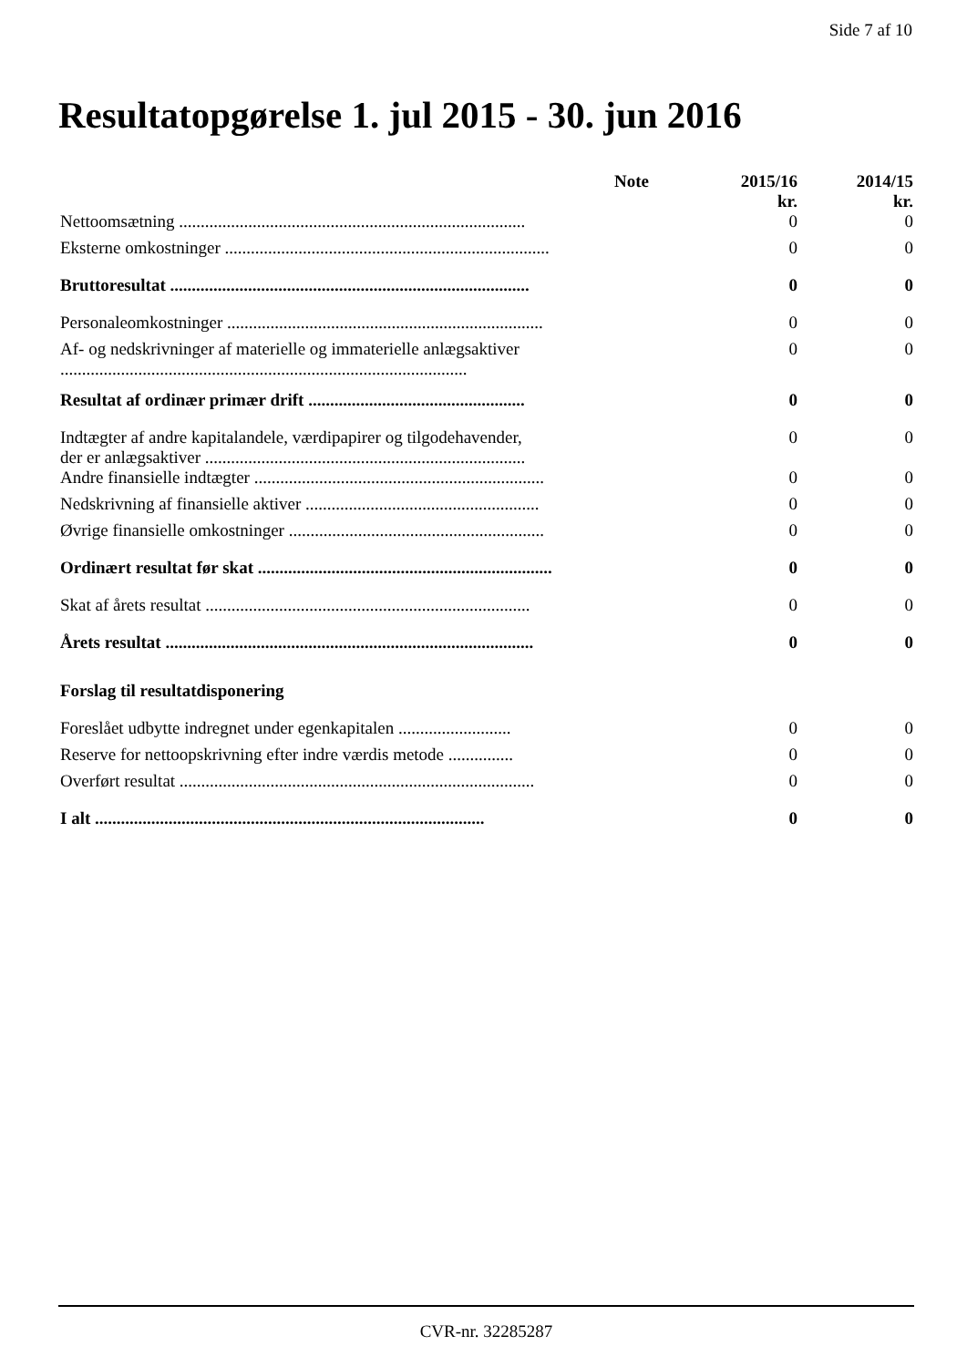Side 7 af 10
Resultatopgørelse 1. jul 2015 - 30. jun 2016
| | Note | 2015/16 kr. | 2014/15 kr. |
| --- | --- | --- | --- |
| Nettoomsætning ................................................................................ | | 0 | 0 |
| Eksterne omkostninger ........................................................................... | | 0 | 0 |
| Bruttoresultat ................................................................................... | | 0 | 0 |
| Personaleomkostninger ......................................................................... | | 0 | 0 |
| Af- og nedskrivninger af materielle og immaterielle anlægsaktiver .............................................................................................. | | 0 | 0 |
| Resultat af ordinær primær drift .................................................. | | 0 | 0 |
| Indtægter af andre kapitalandele, værdipapirer og tilgodehavender, der er anlægsaktiver .......................................................................... | | 0 | 0 |
| Andre finansielle indtægter ................................................................... | | 0 | 0 |
| Nedskrivning af finansielle aktiver ...................................................... | | 0 | 0 |
| Øvrige finansielle omkostninger ........................................................... | | 0 | 0 |
| Ordinært resultat før skat .................................................................... | | 0 | 0 |
| Skat af årets resultat ........................................................................... | | 0 | 0 |
| Årets resultat ..................................................................................... | | 0 | 0 |
| Forslag til resultatdisponering | | | |
| Foreslået udbytte indregnet under egenkapitalen .......................... | | 0 | 0 |
| Reserve for nettoopskrivning efter indre værdis metode ............... | | 0 | 0 |
| Overført resultat .................................................................................. | | 0 | 0 |
| I alt .......................................................................................... | | 0 | 0 |
CVR-nr. 32285287